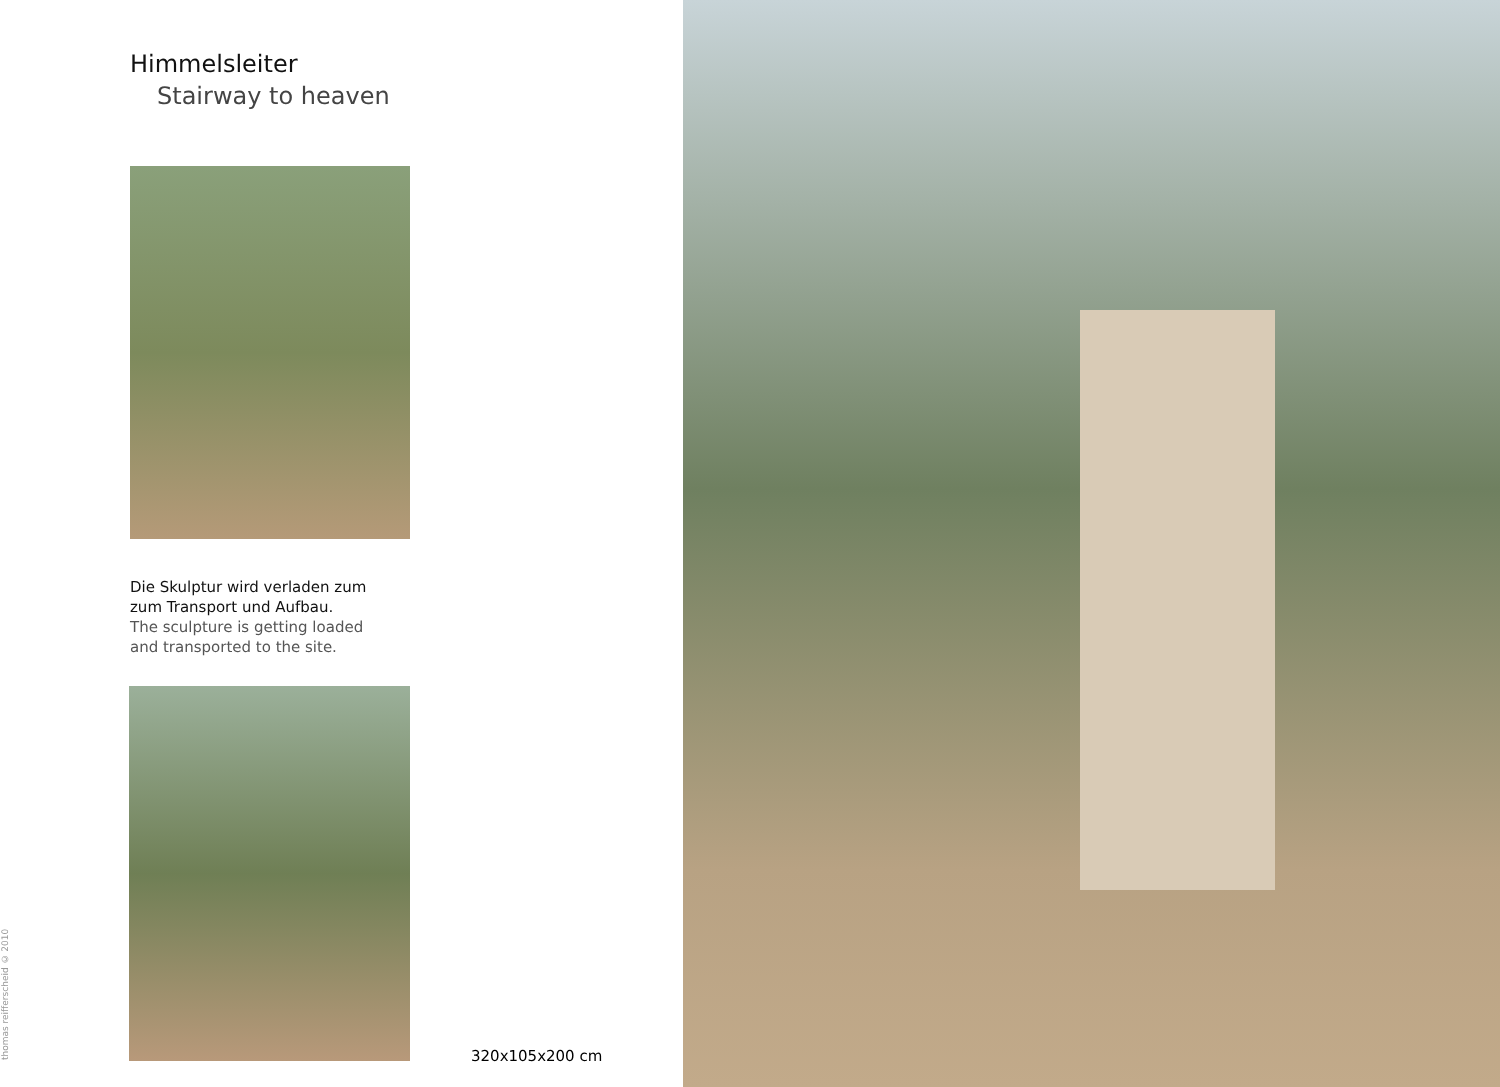Himmelsleiter
Stairway to heaven
Die Skulptur wird verladen zum
zum Transport und Aufbau.
The sculpture is getting loaded
and transported to the site.
320x105x200 cm
thomas reifferscheid © 2010